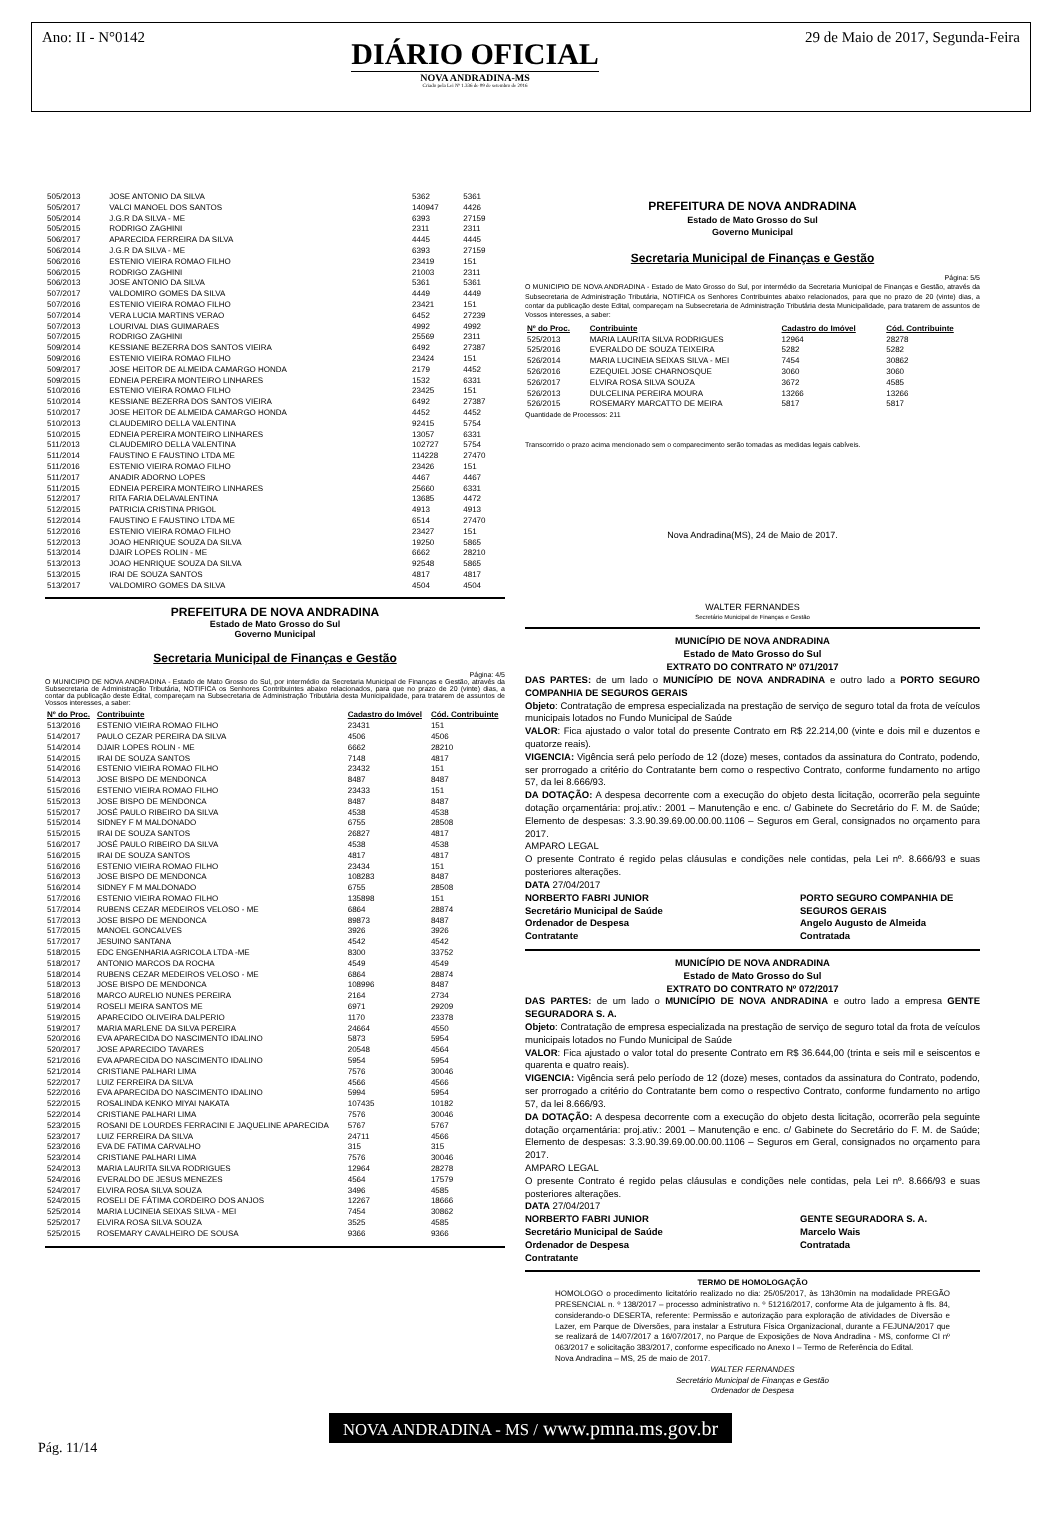Ano: II - N°0142
DIÁRIO OFICIAL
NOVA ANDRADINA-MS
Criado pela Lei Nº 1.336 de 09 de setembro de 2016
29 de Maio de 2017, Segunda-Feira
| 505/2013 | JOSE ANTONIO DA SILVA | 5362 | 5361 |
| 505/2017 | VALCI MANOEL DOS SANTOS | 140947 | 4426 |
| 505/2014 | J.G.R DA SILVA - ME | 6393 | 27159 |
| 505/2015 | RODRIGO ZAGHINI | 2311 | 2311 |
| 506/2017 | APARECIDA FERREIRA DA SILVA | 4445 | 4445 |
| 506/2014 | J.G.R DA SILVA - ME | 6393 | 27159 |
| 506/2016 | ESTENIO VIEIRA ROMAO FILHO | 23419 | 151 |
| 506/2015 | RODRIGO ZAGHINI | 21003 | 2311 |
| 506/2013 | JOSE ANTONIO DA SILVA | 5361 | 5361 |
| 507/2017 | VALDOMIRO GOMES DA SILVA | 4449 | 4449 |
| 507/2016 | ESTENIO VIEIRA ROMAO FILHO | 23421 | 151 |
| 507/2014 | VERA LUCIA MARTINS VERAO | 6452 | 27239 |
| 507/2013 | LOURIVAL DIAS GUIMARAES | 4992 | 4992 |
| 507/2015 | RODRIGO ZAGHINI | 25569 | 2311 |
| 509/2014 | KESSIANE BEZERRA DOS SANTOS VIEIRA | 6492 | 27387 |
| 509/2016 | ESTENIO VIEIRA ROMAO FILHO | 23424 | 151 |
| 509/2017 | JOSE HEITOR DE ALMEIDA CAMARGO HONDA | 2179 | 4452 |
| 509/2015 | EDNEIA PEREIRA MONTEIRO LINHARES | 1532 | 6331 |
| 510/2016 | ESTENIO VIEIRA ROMAO FILHO | 23425 | 151 |
| 510/2014 | KESSIANE BEZERRA DOS SANTOS VIEIRA | 6492 | 27387 |
| 510/2017 | JOSE HEITOR DE ALMEIDA CAMARGO HONDA | 4452 | 4452 |
| 510/2013 | CLAUDEMIRO DELLA VALENTINA | 92415 | 5754 |
| 510/2015 | EDNEIA PEREIRA MONTEIRO LINHARES | 13057 | 6331 |
| 511/2013 | CLAUDEMIRO DELLA VALENTINA | 102727 | 5754 |
| 511/2014 | FAUSTINO E FAUSTINO LTDA ME | 114228 | 27470 |
| 511/2016 | ESTENIO VIEIRA ROMAO FILHO | 23426 | 151 |
| 511/2017 | ANADIR ADORNO LOPES | 4467 | 4467 |
| 511/2015 | EDNEIA PEREIRA MONTEIRO LINHARES | 25660 | 6331 |
| 512/2017 | RITA FARIA DELAVALENTINA | 13685 | 4472 |
| 512/2015 | PATRICIA CRISTINA PRIGOL | 4913 | 4913 |
| 512/2014 | FAUSTINO E FAUSTINO LTDA ME | 6514 | 27470 |
| 512/2016 | ESTENIO VIEIRA ROMAO FILHO | 23427 | 151 |
| 512/2013 | JOAO HENRIQUE SOUZA DA SILVA | 19250 | 5865 |
| 513/2014 | DJAIR LOPES ROLIN - ME | 6662 | 28210 |
| 513/2013 | JOAO HENRIQUE SOUZA DA SILVA | 92548 | 5865 |
| 513/2015 | IRAI DE SOUZA SANTOS | 4817 | 4817 |
| 513/2017 | VALDOMIRO GOMES DA SILVA | 4504 | 4504 |
PREFEITURA DE NOVA ANDRADINA
Estado de Mato Grosso do Sul
Governo Municipal
Secretaria Municipal de Finanças e Gestão
Página: 4/5
O MUNICIPIO DE NOVA ANDRADINA - Estado de Mato Grosso do Sul, por intermédio da Secretaria Municipal de Finanças e Gestão, através da Subsecretaria de Administração Tributária, NOTIFICA os Senhores Contribuintes abaixo relacionados, para que no prazo de 20 (vinte) dias, a contar da publicação deste Edital, compareçam na Subsecretaria de Administração Tributária desta Municipalidade, para tratarem de assuntos de Vossos interesses, a saber:
| Nº do Proc. | Contribuinte | Cadastro do Imóvel | Cód. Contribuinte |
| --- | --- | --- | --- |
| 513/2016 | ESTENIO VIEIRA ROMAO FILHO | 23431 | 151 |
| 514/2017 | PAULO CEZAR PEREIRA DA SILVA | 4506 | 4506 |
| 514/2014 | DJAIR LOPES ROLIN - ME | 6662 | 28210 |
| 514/2015 | IRAI DE SOUZA SANTOS | 7148 | 4817 |
| 514/2016 | ESTENIO VIEIRA ROMAO FILHO | 23432 | 151 |
| 514/2013 | JOSE BISPO DE MENDONCA | 8487 | 8487 |
| 515/2016 | ESTENIO VIEIRA ROMAO FILHO | 23433 | 151 |
| 515/2013 | JOSE BISPO DE MENDONCA | 8487 | 8487 |
| 515/2017 | JOSÉ PAULO RIBEIRO DA SILVA | 4538 | 4538 |
| 515/2014 | SIDNEY F M MALDONADO | 6755 | 28508 |
| 515/2015 | IRAI DE SOUZA SANTOS | 26827 | 4817 |
| 516/2017 | JOSÉ PAULO RIBEIRO DA SILVA | 4538 | 4538 |
| 516/2015 | IRAI DE SOUZA SANTOS | 4817 | 4817 |
| 516/2016 | ESTENIO VIEIRA ROMAO FILHO | 23434 | 151 |
| 516/2013 | JOSE BISPO DE MENDONCA | 108283 | 8487 |
| 516/2014 | SIDNEY F M MALDONADO | 6755 | 28508 |
| 517/2016 | ESTENIO VIEIRA ROMAO FILHO | 135898 | 151 |
| 517/2014 | RUBENS CEZAR MEDEIROS VELOSO - ME | 6864 | 28874 |
| 517/2013 | JOSE BISPO DE MENDONCA | 89873 | 8487 |
| 517/2015 | MANOEL GONCALVES | 3926 | 3926 |
| 517/2017 | JESUINO SANTANA | 4542 | 4542 |
| 518/2015 | EDC ENGENHARIA AGRICOLA LTDA -ME | 8300 | 33752 |
| 518/2017 | ANTONIO MARCOS DA ROCHA | 4549 | 4549 |
| 518/2014 | RUBENS CEZAR MEDEIROS VELOSO - ME | 6864 | 28874 |
| 518/2013 | JOSE BISPO DE MENDONCA | 108996 | 8487 |
| 518/2016 | MARCO AURELIO NUNES PEREIRA | 2164 | 2734 |
| 519/2014 | ROSELI MEIRA SANTOS ME | 6971 | 29209 |
| 519/2015 | APARECIDO OLIVEIRA DALPERIO | 1170 | 23378 |
| 519/2017 | MARIA MARLENE DA SILVA PEREIRA | 24664 | 4550 |
| 520/2016 | EVA APARECIDA DO NASCIMENTO IDALINO | 5873 | 5954 |
| 520/2017 | JOSE APARECIDO TAVARES | 20548 | 4564 |
| 521/2016 | EVA APARECIDA DO NASCIMENTO IDALINO | 5954 | 5954 |
| 521/2014 | CRISTIANE PALHARI LIMA | 7576 | 30046 |
| 522/2017 | LUIZ FERREIRA DA SILVA | 4566 | 4566 |
| 522/2016 | EVA APARECIDA DO NASCIMENTO IDALINO | 5994 | 5954 |
| 522/2015 | ROSALINDA KENKO MIYAI NAKATA | 107435 | 10182 |
| 522/2014 | CRISTIANE PALHARI LIMA | 7576 | 30046 |
| 523/2015 | ROSANI DE LOURDES FERRACINI E JAQUELINE APARECIDA | 5767 | 5767 |
| 523/2017 | LUIZ FERREIRA DA SILVA | 24711 | 4566 |
| 523/2016 | EVA DE FATIMA CARVALHO | 315 | 315 |
| 523/2014 | CRISTIANE PALHARI LIMA | 7576 | 30046 |
| 524/2013 | MARIA LAURITA SILVA RODRIGUES | 12964 | 28278 |
| 524/2016 | EVERALDO DE JESUS MENEZES | 4564 | 17579 |
| 524/2017 | ELVIRA ROSA SILVA SOUZA | 3496 | 4585 |
| 524/2015 | ROSELI DE FÁTIMA CORDEIRO DOS ANJOS | 12267 | 18666 |
| 525/2014 | MARIA LUCINEIA SEIXAS SILVA - MEI | 7454 | 30862 |
| 525/2017 | ELVIRA ROSA SILVA SOUZA | 3525 | 4585 |
| 525/2015 | ROSEMARY CAVALHEIRO DE SOUSA | 9366 | 9366 |
PREFEITURA DE NOVA ANDRADINA
Estado de Mato Grosso do Sul
Governo Municipal
Secretaria Municipal de Finanças e Gestão
Página: 5/5
O MUNICIPIO DE NOVA ANDRADINA - Estado de Mato Grosso do Sul, por intermédio da Secretaria Municipal de Finanças e Gestão, através da Subsecretaria de Administração Tributária, NOTIFICA os Senhores Contribuintes abaixo relacionados, para que no prazo de 20 (vinte) dias, a contar da publicação deste Edital, compareçam na Subsecretaria de Administração Tributária desta Municipalidade, para tratarem de assuntos de Vossos interesses, a saber:
| Nº do Proc. | Contribuinte | Cadastro do Imóvel | Cód. Contribuinte |
| --- | --- | --- | --- |
| 525/2013 | MARIA LAURITA SILVA RODRIGUES | 12964 | 28278 |
| 525/2016 | EVERALDO DE SOUZA TEIXEIRA | 5282 | 5282 |
| 526/2014 | MARIA LUCINEIA SEIXAS SILVA - MEI | 7454 | 30862 |
| 526/2016 | EZEQUIEL JOSE CHARNOSQUE | 3060 | 3060 |
| 526/2017 | ELVIRA ROSA SILVA SOUZA | 3672 | 4585 |
| 526/2013 | DULCELINA PEREIRA MOURA | 13266 | 13266 |
| 526/2015 | ROSEMARY MARCATTO DE MEIRA | 5817 | 5817 |
Quantidade de Processos: 211
Transcorrido o prazo acima mencionado sem o comparecimento serão tomadas as medidas legais cabíveis.
Nova Andradina(MS), 24 de Maio de 2017.
WALTER FERNANDES
Secretário Municipal de Finanças e Gestão
MUNICÍPIO DE NOVA ANDRADINA
Estado de Mato Grosso do Sul
EXTRATO DO CONTRATO Nº 071/2017
DAS PARTES: de um lado o MUNICÍPIO DE NOVA ANDRADINA e outro lado a PORTO SEGURO COMPANHIA DE SEGUROS GERAIS
Objeto: Contratação de empresa especializada na prestação de serviço de seguro total da frota de veículos municipais lotados no Fundo Municipal de Saúde
VALOR: Fica ajustado o valor total do presente Contrato em R$ 22.214,00 (vinte e dois mil e duzentos e quatorze reais).
VIGENCIA: Vigência será pelo período de 12 (doze) meses, contados da assinatura do Contrato, podendo, ser prorrogado a critério do Contratante bem como o respectivo Contrato, conforme fundamento no artigo 57, da lei 8.666/93.
DA DOTAÇÃO: A despesa decorrente com a execução do objeto desta licitação, ocorrerão pela seguinte dotação orçamentária: proj.ativ.: 2001 – Manutenção e enc. c/ Gabinete do Secretário do F. M. de Saúde; Elemento de despesas: 3.3.90.39.69.00.00.00.1106 – Seguros em Geral, consignados no orçamento para 2017.
AMPARO LEGAL
O presente Contrato é regido pelas cláusulas e condições nele contidas, pela Lei nº. 8.666/93 e suas posteriores alterações.
DATA 27/04/2017
NORBERTO FABRI JUNIOR
Secretário Municipal de Saúde
Ordenador de Despesa
Contratante
PORTO SEGURO COMPANHIA DE SEGUROS GERAIS
Angelo Augusto de Almeida
Contratada
MUNICÍPIO DE NOVA ANDRADINA
Estado de Mato Grosso do Sul
EXTRATO DO CONTRATO Nº 072/2017
DAS PARTES: de um lado o MUNICÍPIO DE NOVA ANDRADINA e outro lado a empresa GENTE SEGURADORA S. A.
Objeto: Contratação de empresa especializada na prestação de serviço de seguro total da frota de veículos municipais lotados no Fundo Municipal de Saúde
VALOR: Fica ajustado o valor total do presente Contrato em R$ 36.644,00 (trinta e seis mil e seiscentos e quarenta e quatro reais).
VIGENCIA: Vigência será pelo período de 12 (doze) meses, contados da assinatura do Contrato, podendo, ser prorrogado a critério do Contratante bem como o respectivo Contrato, conforme fundamento no artigo 57, da lei 8.666/93.
DA DOTAÇÃO: A despesa decorrente com a execução do objeto desta licitação, ocorrerão pela seguinte dotação orçamentária: proj.ativ.: 2001 – Manutenção e enc. c/ Gabinete do Secretário do F. M. de Saúde; Elemento de despesas: 3.3.90.39.69.00.00.00.1106 – Seguros em Geral, consignados no orçamento para 2017.
AMPARO LEGAL
O presente Contrato é regido pelas cláusulas e condições nele contidas, pela Lei nº. 8.666/93 e suas posteriores alterações.
DATA 27/04/2017
NORBERTO FABRI JUNIOR
Secretário Municipal de Saúde
Ordenador de Despesa
Contratante
GENTE SEGURADORA S. A.
Marcelo Wais
Contratada
TERMO DE HOMOLOGAÇÃO
HOMOLOGO o procedimento licitatório realizado no dia: 25/05/2017, às 13h30min na modalidade PREGÃO PRESENCIAL n. º 138/2017 – processo administrativo n. º 51216/2017, conforme Ata de julgamento à fls. 84, considerando-o DESERTA, referente: Permissão e autorização para exploração de atividades de Diversão e Lazer, em Parque de Diversões, para instalar a Estrutura Física Organizacional, durante a FEJUNA/2017 que se realizará de 14/07/2017 a 16/07/2017, no Parque de Exposições de Nova Andradina - MS, conforme CI nº 063/2017 e solicitação 383/2017, conforme especificado no Anexo I – Termo de Referência do Edital.
Nova Andradina – MS, 25 de maio de 2017.
WALTER FERNANDES
Secretário Municipal de Finanças e Gestão
Ordenador de Despesa
NOVA ANDRADINA - MS / www.pmna.ms.gov.br
Pág. 11/14